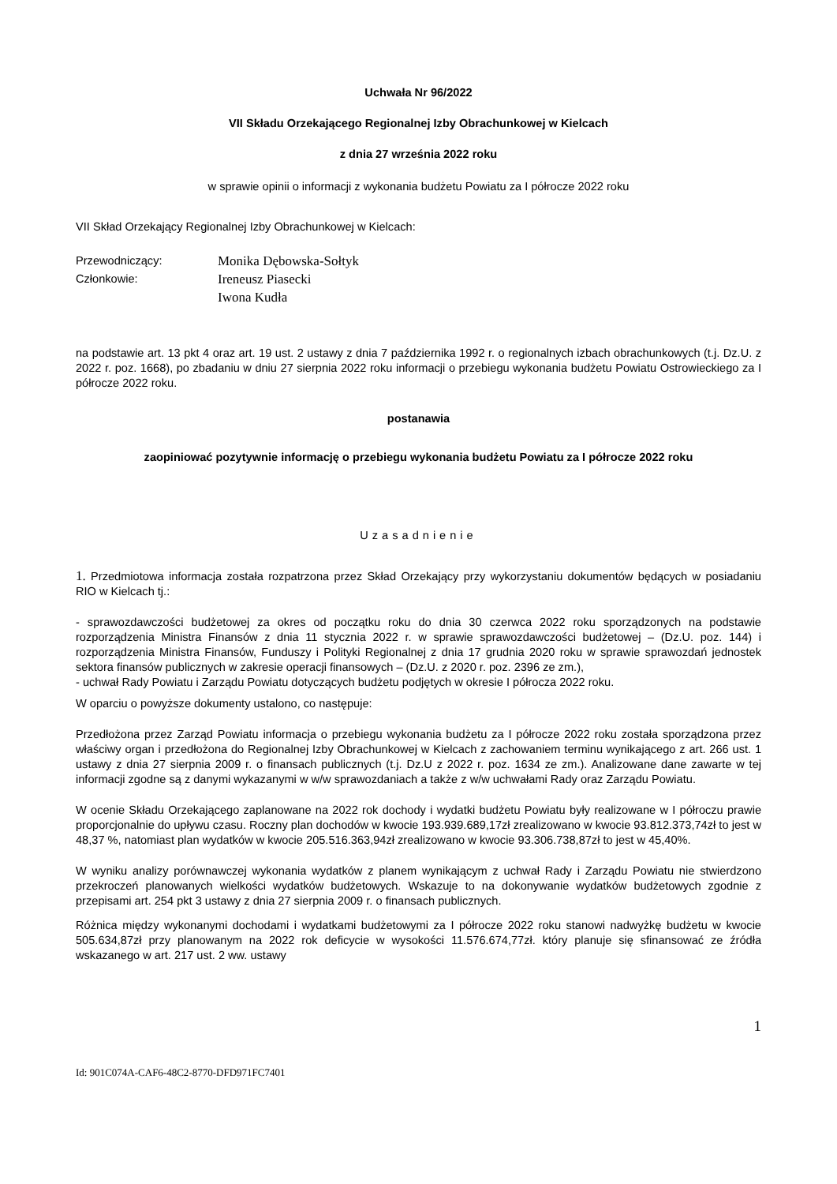Uchwała Nr 96/2022
VII Składu Orzekającego Regionalnej Izby Obrachunkowej w Kielcach
z dnia 27 września 2022 roku
w sprawie opinii o informacji z wykonania budżetu Powiatu za I półrocze 2022 roku
VII Skład Orzekający Regionalnej Izby Obrachunkowej w Kielcach:
Przewodniczący: Monika Dębowska-Sołtyk
Członkowie: Ireneusz Piasecki
Iwona Kudła
na podstawie art. 13 pkt 4 oraz art. 19 ust. 2 ustawy z dnia 7 października 1992 r. o regionalnych izbach obrachunkowych (t.j. Dz.U. z 2022 r. poz. 1668), po zbadaniu w dniu 27 sierpnia 2022 roku informacji o przebiegu wykonania budżetu Powiatu Ostrowieckiego za I półrocze 2022 roku.
postanawia
zaopiniować pozytywnie informację o przebiegu wykonania budżetu Powiatu za I półrocze 2022 roku
Uzasadnienie
1. Przedmiotowa informacja została rozpatrzona przez Skład Orzekający przy wykorzystaniu dokumentów będących w posiadaniu RIO w Kielcach tj.:
- sprawozdawczości budżetowej za okres od początku roku do dnia 30 czerwca 2022 roku sporządzonych na podstawie rozporządzenia Ministra Finansów z dnia 11 stycznia 2022 r. w sprawie sprawozdawczości budżetowej – (Dz.U. poz. 144) i rozporządzenia Ministra Finansów, Funduszy i Polityki Regionalnej z dnia 17 grudnia 2020 roku w sprawie sprawozdań jednostek sektora finansów publicznych w zakresie operacji finansowych – (Dz.U. z 2020 r. poz. 2396 ze zm.),
- uchwał Rady Powiatu i Zarządu Powiatu dotyczących budżetu podjętych w okresie I półrocza 2022 roku.
W oparciu o powyższe dokumenty ustalono, co następuje:
Przedłożona przez Zarząd Powiatu informacja o przebiegu wykonania budżetu za I półrocze 2022 roku została sporządzona przez właściwy organ i przedłożona do Regionalnej Izby Obrachunkowej w Kielcach z zachowaniem terminu wynikającego z art. 266 ust. 1 ustawy z dnia 27 sierpnia 2009 r. o finansach publicznych (t.j. Dz.U z 2022 r. poz. 1634 ze zm.). Analizowane dane zawarte w tej informacji zgodne są z danymi wykazanymi w w/w sprawozdaniach a także z w/w uchwałami Rady oraz Zarządu Powiatu.
W ocenie Składu Orzekającego zaplanowane na 2022 rok dochody i wydatki budżetu Powiatu były realizowane w I półroczu prawie proporcjonalnie do upływu czasu. Roczny plan dochodów w kwocie 193.939.689,17zł zrealizowano w kwocie 93.812.373,74zł to jest w 48,37 %, natomiast plan wydatków w kwocie 205.516.363,94zł zrealizowano w kwocie 93.306.738,87zł to jest w 45,40%.
W wyniku analizy porównawczej wykonania wydatków z planem wynikającym z uchwał Rady i Zarządu Powiatu nie stwierdzono przekroczeń planowanych wielkości wydatków budżetowych. Wskazuje to na dokonywanie wydatków budżetowych zgodnie z przepisami art. 254 pkt 3 ustawy z dnia 27 sierpnia 2009 r. o finansach publicznych.
Różnica między wykonanymi dochodami i wydatkami budżetowymi za I półrocze 2022 roku stanowi nadwyżkę budżetu w kwocie 505.634,87zł przy planowanym na 2022 rok deficycie w wysokości 11.576.674,77zł. który planuje się sfinansować ze źródła wskazanego w art. 217 ust. 2 ww. ustawy
1
Id: 901C074A-CAF6-48C2-8770-DFD971FC7401